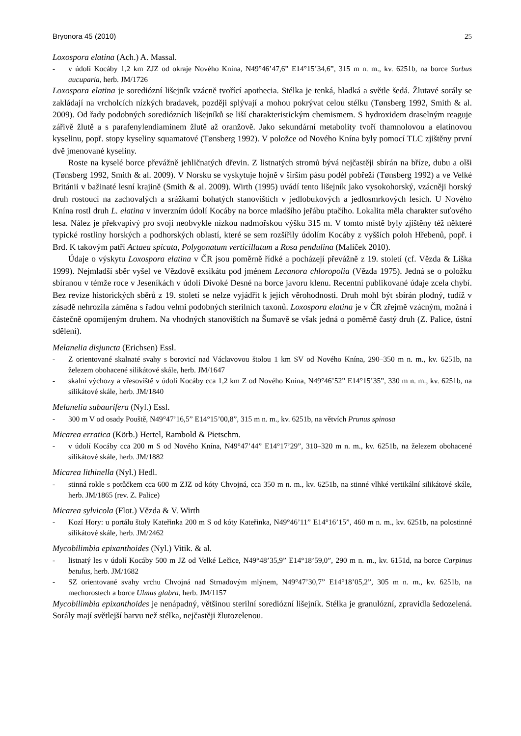Bryonora 45 (2010) 25
Loxospora elatina (Ach.) A. Massal.
- v údolí Kocáby 1,2 km ZJZ od okraje Nového Knína, N49°46’47,6” E14°15’34,6”, 315 m n. m., kv. 6251b, na borce Sorbus aucuparia, herb. JM/1726
Loxospora elatina je sorediózní lišejník vzácně tvořící apothecia. Stélka je tenká, hladká a světle šedá. Žlutavé sorály se zakládají na vrcholcích nízkých bradavek, později splývají a mohou pokrývat celou stélku (Tønsberg 1992, Smith & al. 2009). Od řady podobných sorediózních lišejníků se liší charakteristickým chemismem. S hydroxidem draselným reaguje zářivě žlutě a s parafenylendiaminem žlutě až oranžově. Jako sekundární metabolity tvoří thamnolovou a elatinovou kyselinu, popř. stopy kyseliny squamatové (Tønsberg 1992). V položce od Nového Knína byly pomocí TLC zjištěny první dvě jmenované kyseliny.
Roste na kyselé borce převážně jehličnatých dřevin. Z listnatých stromů bývá nejčastěji sbírán na bříze, dubu a olši (Tønsberg 1992, Smith & al. 2009). V Norsku se vyskytuje hojně v širším pásu podél pobřeží (Tønsberg 1992) a ve Velké Británii v bažinaté lesní krajině (Smith & al. 2009). Wirth (1995) uvádí tento lišejník jako vysokohorský, vzácněji horský druh rostoucí na zachovalých a srážkami bohatých stanovištích v jedlobukových a jedlosmrkových lesích. U Nového Knína rostl druh L. elatina v inverzním údolí Kocáby na borce mladšího jeřábu ptačího. Lokalita měla charakter suťového lesa. Nález je překvapivý pro svoji neobvykle nízkou nadmořskou výšku 315 m. V tomto místě byly zjištěny též některé typické rostliny horských a podhorských oblastí, které se sem rozšířily údolím Kocáby z vyšších poloh Hřebenů, popř. i Brd. K takovým patří Actaea spicata, Polygonatum verticillatum a Rosa pendulina (Malíček 2010).
Údaje o výskytu Loxospora elatina v ČR jsou poměrně řídké a pocházejí převážně z 19. století (cf. Vězda & Liška 1999). Nejmladší sběr vyšel ve Vězdově exsikátu pod jménem Lecanora chloropolia (Vězda 1975). Jedná se o položku sbíranou v témže roce v Jeseníkách v údolí Divoké Desné na borce javoru klenu. Recentní publikované údaje zcela chybí. Bez revize historických sběrů z 19. století se nelze vyjádřit k jejich věrohodnosti. Druh mohl být sbírán plodný, tudíž v zásadě nehrozila záměna s řadou velmi podobných sterilních taxonů. Loxospora elatina je v ČR zřejmě vzácným, možná i částečně opomíjeným druhem. Na vhodných stanovištích na Šumavě se však jedná o poměrně častý druh (Z. Palice, ústní sdělení).
Melanelia disjuncta (Erichsen) Essl.
- Z orientované skalnaté svahy s borovicí nad Václavovou štolou 1 km SV od Nového Knína, 290–350 m n. m., kv. 6251b, na železem obohacené silikátové skále, herb. JM/1647
- skalní výchozy a vřesoviště v údolí Kocáby cca 1,2 km Z od Nového Knína, N49°46’52” E14°15’35”, 330 m n. m., kv. 6251b, na silikátové skále, herb. JM/1840
Melanelia subaurifera (Nyl.) Essl.
- 300 m V od osady Pouště, N49°47’16,5” E14°15’00,8”, 315 m n. m., kv. 6251b, na větvích Prunus spinosa
Micarea erratica (Körb.) Hertel, Rambold & Pietschm.
- v údolí Kocáby cca 200 m S od Nového Knína, N49°47’44” E14°17’29”, 310–320 m n. m., kv. 6251b, na železem obohacené silikátové skále, herb. JM/1882
Micarea lithinella (Nyl.) Hedl.
- stinná rokle s potůčkem cca 600 m ZJZ od kóty Chvojná, cca 350 m n. m., kv. 6251b, na stinné vlhké vertikální silikátové skále, herb. JM/1865 (rev. Z. Palice)
Micarea sylvicola (Flot.) Vězda & V. Wirth
- Kozí Hory: u portálu štoly Kateřinka 200 m S od kóty Kateřinka, N49°46’11” E14°16’15”, 460 m n. m., kv. 6251b, na polostinné silikátové skále, herb. JM/2462
Mycobilimbia epixanthoides (Nyl.) Vitik. & al.
- listnatý les v údolí Kocáby 500 m JZ od Velké Lečice, N49°48’35,9” E14°18’59,0”, 290 m n. m., kv. 6151d, na borce Carpinus betulus, herb. JM/1682
- SZ orientované svahy vrchu Chvojná nad Strnadovým mlýnem, N49°47’30,7” E14°18’05,2”, 305 m n. m., kv. 6251b, na mechorostech a borce Ulmus glabra, herb. JM/1157
Mycobilimbia epixanthoides je nenápadný, většinou sterilní sorediózní lišejník. Stélka je granulózní, zpravidla šedozelená. Sorály mají světlejší barvu než stélka, nejčastěji žlutozelenou.